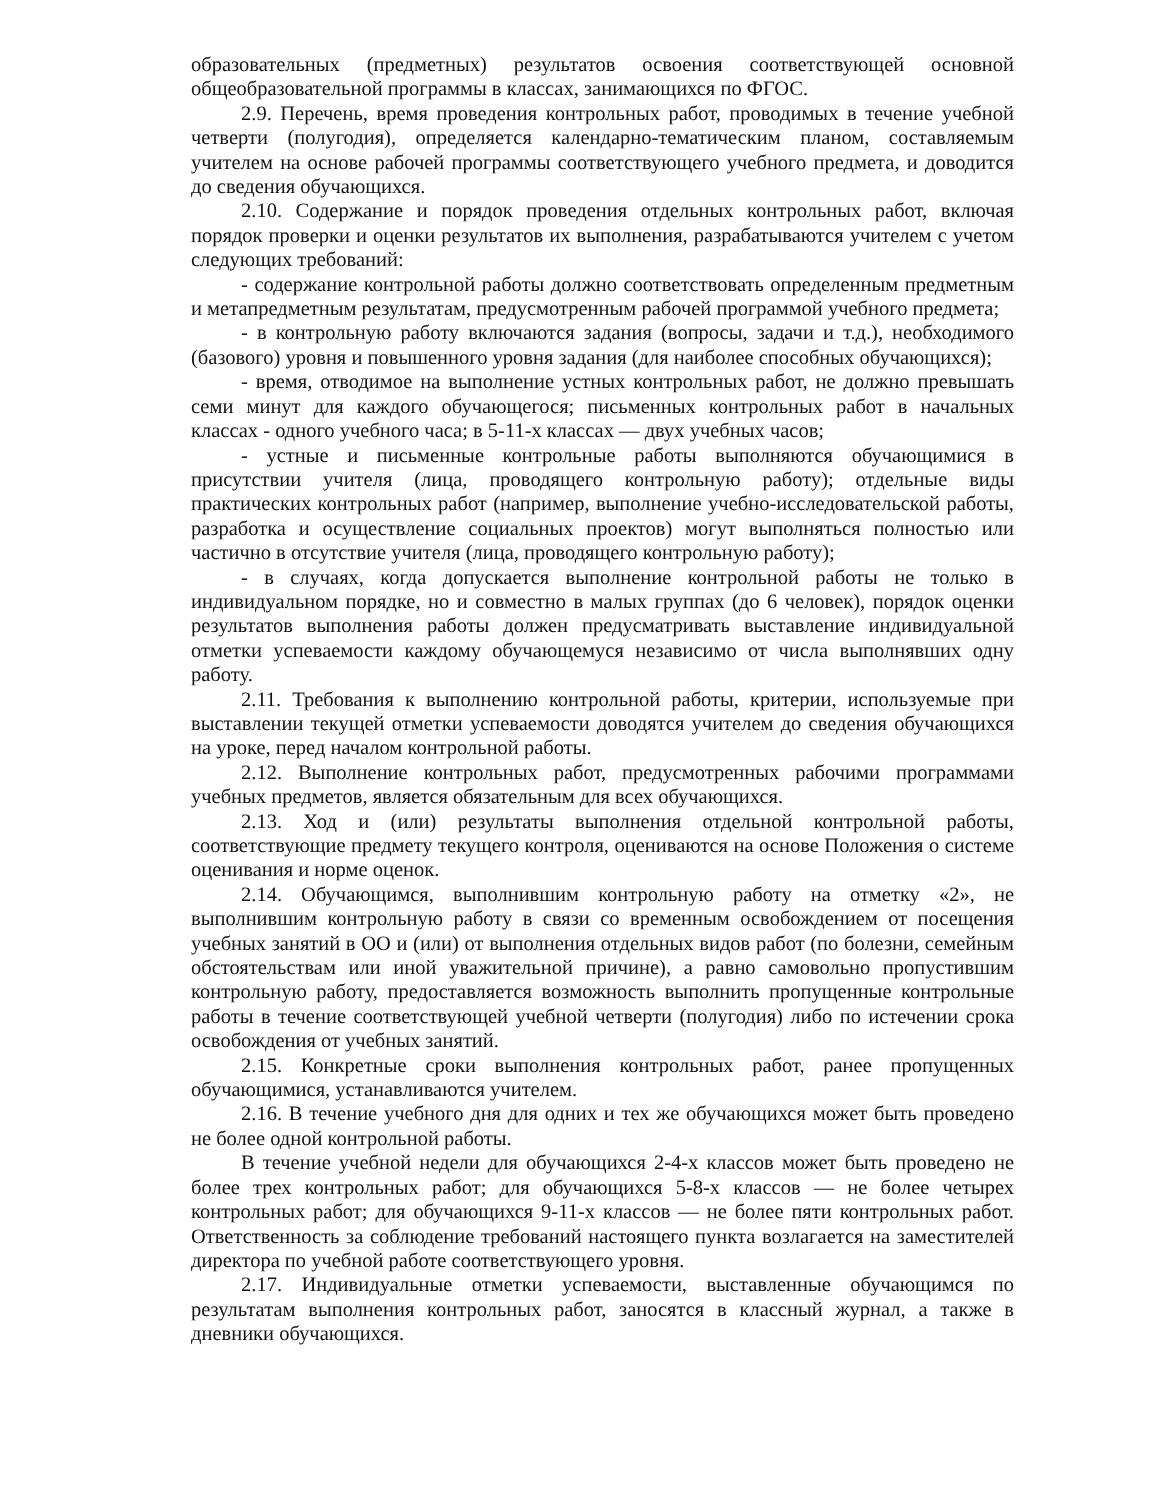образовательных (предметных) результатов освоения соответствующей основной общеобразовательной программы в классах, занимающихся по ФГОС.
2.9. Перечень, время проведения контрольных работ, проводимых в течение учебной четверти (полугодия), определяется календарно-тематическим планом, составляемым учителем на основе рабочей программы соответствующего учебного предмета, и доводится до сведения обучающихся.
2.10. Содержание и порядок проведения отдельных контрольных работ, включая порядок проверки и оценки результатов их выполнения, разрабатываются учителем с учетом следующих требований:
- содержание контрольной работы должно соответствовать определенным предметным и метапредметным результатам, предусмотренным рабочей программой учебного предмета;
- в контрольную работу включаются задания (вопросы, задачи и т.д.), необходимого (базового) уровня и повышенного уровня задания (для наиболее способных обучающихся);
- время, отводимое на выполнение устных контрольных работ, не должно превышать семи минут для каждого обучающегося; письменных контрольных работ в начальных классах - одного учебного часа; в 5-11-х классах — двух учебных часов;
- устные и письменные контрольные работы выполняются обучающимися в присутствии учителя (лица, проводящего контрольную работу); отдельные виды практических контрольных работ (например, выполнение учебно-исследовательской работы, разработка и осуществление социальных проектов) могут выполняться полностью или частично в отсутствие учителя (лица, проводящего контрольную работу);
- в случаях, когда допускается выполнение контрольной работы не только в индивидуальном порядке, но и совместно в малых группах (до 6 человек), порядок оценки результатов выполнения работы должен предусматривать выставление индивидуальной отметки успеваемости каждому обучающемуся независимо от числа выполнявших одну работу.
2.11. Требования к выполнению контрольной работы, критерии, используемые при выставлении текущей отметки успеваемости доводятся учителем до сведения обучающихся на уроке, перед началом контрольной работы.
2.12. Выполнение контрольных работ, предусмотренных рабочими программами учебных предметов, является обязательным для всех обучающихся.
2.13. Ход и (или) результаты выполнения отдельной контрольной работы, соответствующие предмету текущего контроля, оцениваются на основе Положения о системе оценивания и норме оценок.
2.14. Обучающимся, выполнившим контрольную работу на отметку «2», не выполнившим контрольную работу в связи со временным освобождением от посещения учебных занятий в ОО и (или) от выполнения отдельных видов работ (по болезни, семейным обстоятельствам или иной уважительной причине), а равно самовольно пропустившим контрольную работу, предоставляется возможность выполнить пропущенные контрольные работы в течение соответствующей учебной четверти (полугодия) либо по истечении срока освобождения от учебных занятий.
2.15. Конкретные сроки выполнения контрольных работ, ранее пропущенных обучающимися, устанавливаются учителем.
2.16. В течение учебного дня для одних и тех же обучающихся может быть проведено не более одной контрольной работы.
В течение учебной недели для обучающихся 2-4-х классов может быть проведено не более трех контрольных работ; для обучающихся 5-8-х классов — не более четырех контрольных работ; для обучающихся 9-11-х классов — не более пяти контрольных работ. Ответственность за соблюдение требований настоящего пункта возлагается на заместителей директора по учебной работе соответствующего уровня.
2.17. Индивидуальные отметки успеваемости, выставленные обучающимся по результатам выполнения контрольных работ, заносятся в классный журнал, а также в дневники обучающихся.